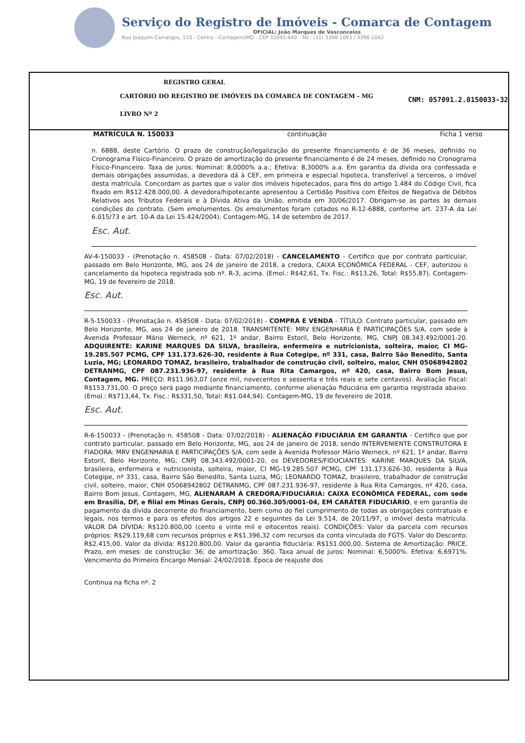Serviço do Registro de Imóveis - Comarca de Contagem
OFICIAL: João Marques de Vasconcelos
Rua Joaquim Camargos, 110 - Centro - Contagem/MG - CEP 32041-440 - Tel.: (31) 3398-1093 / 3398-1042
REGISTRO GERAL
CARTÓRIO DO REGISTRO DE IMÓVEIS DA COMARCA DE CONTAGEM - MG
CNM: 057091.2.0150033-32
LIVRO Nº 2
MATRÍCULA N. 150033 continuação Ficha 1 verso
n. 6888, deste Cartório. O prazo de construção/legalização do presente financiamento é de 36 meses, definido no Cronograma Físico-Financeiro. O prazo de amortização do presente financiamento é de 24 meses, definido no Cronograma Físico-Financeiro. Taxa de juros: Nominal: 8,0000% a.a.; Efetiva: 8,3000% a.a. Em garantia da dívida ora confessada e demais obrigações assumidas, a devedora dá à CEF, em primeira e especial hipoteca, transferível a terceiros, o imóvel desta matrícula. Concordam as partes que o valor dos imóveis hipotecados, para fins do artigo 1.484 do Código Civil, fica fixado em R$12.428.000,00. A devedora/hipotecante apresentou a Certidão Positiva com Efeitos de Negativa de Débitos Relativos aos Tributos Federais e à Dívida Ativa da União, emitida em 30/06/2017. Obrigam-se as partes às demais condições do contrato. (Sem emolumentos. Os emolumentos foram cotados no R-12-6888, conforme art. 237-A da Lei 6.015/73 e art. 10-A da Lei 15.424/2004). Contagem-MG, 14 de setembro de 2017.
Esc. Aut.
AV-4-150033 - (Prenotação n. 458508 - Data: 07/02/2018) - CANCELAMENTO - Certifico que por contrato particular, passado em Belo Horizonte, MG, aos 24 de janeiro de 2018, a credora, CAIXA ECONÔMICA FEDERAL - CEF, autorizou o cancelamento da hipoteca registrada sob nº. R-3, acima. (Emol.: R$42,61, Tx. Fisc.: R$13,26, Total: R$55,87). Contagem-MG, 19 de fevereiro de 2018.
Esc. Aut.
R-5-150033 - (Prenotação n. 458508 - Data: 07/02/2018) - COMPRA E VENDA - TÍTULO: Contrato particular, passado em Belo Horizonte, MG, aos 24 de janeiro de 2018. TRANSMITENTE: MRV ENGENHARIA E PARTICIPAÇÕES S/A, com sede à Avenida Professor Mário Werneck, nº 621, 1º andar, Bairro Estoril, Belo Horizonte, MG, CNPJ 08.343.492/0001-20. ADQUIRENTE: KARINE MARQUES DA SILVA, brasileira, enfermeira e nutricionista, solteira, maior, CI MG-19.285.507 PCMG, CPF 131.173.626-30, residente à Rua Cotegipe, nº 331, casa, Bairro São Benedito, Santa Luzia, MG; LEONARDO TOMAZ, brasileiro, trabalhador de construção civil, solteiro, maior, CNH 05068942802 DETRANMG, CPF 087.231.936-97, residente à Rua Rita Camargos, nº 420, casa, Bairro Bom Jesus, Contagem, MG. PREÇO: R$11.963,07 (onze mil, novecentos e sessenta e três reais e sete centavos). Avaliação Fiscal: R$153.731,00. O preço será pago mediante financiamento, conforme alienação fiduciária em garantia registrada abaixo. (Emol.: R$713,44, Tx. Fisc.: R$331,50, Total: R$1.044,94). Contagem-MG, 19 de fevereiro de 2018.
Esc. Aut.
R-6-150033 - (Prenotação n. 458508 - Data: 07/02/2018) - ALIENAÇÃO FIDUCIÁRIA EM GARANTIA - Certifico que por contrato particular, passado em Belo Horizonte, MG, aos 24 de janeiro de 2018, sendo INTERVENIENTE CONSTRUTORA E FIADORA: MRV ENGENHARIA E PARTICIPAÇÕES S/A, com sede à Avenida Professor Mário Werneck, nº 621, 1º andar, Bairro Estoril, Belo Horizonte, MG, CNPJ 08.343.492/0001-20, os DEVEDORES/FIDUCIANTES: KARINE MARQUES DA SILVA, brasileira, enfermeira e nutricionista, solteira, maior, CI MG-19.285.507 PCMG, CPF 131.173.626-30, residente à Rua Cotegipe, nº 331, casa, Bairro São Benedito, Santa Luzia, MG; LEONARDO TOMAZ, brasileiro, trabalhador de construção civil, solteiro, maior, CNH 05068942802 DETRANMG, CPF 087.231.936-97, residente à Rua Rita Camargos, nº 420, casa, Bairro Bom Jesus, Contagem, MG, ALIENARAM À CREDORA/FIDUCIÁRIA: CAIXA ECONÔMICA FEDERAL, com sede em Brasília, DF, e filial em Minas Gerais, CNPJ 00.360.305/0001-04, EM CARÁTER FIDUCIÁRIO, e em garantia do pagamento da dívida decorrente do financiamento, bem como do fiel cumprimento de todas as obrigações contratuais e legais, nos termos e para os efeitos dos artigos 22 e seguintes da Lei 9.514, de 20/11/97, o imóvel desta matrícula. VALOR DA DÍVIDA: R$120.800,00 (cento e vinte mil e oitocentos reais). CONDIÇÕES: Valor da parcela com recursos próprios: R$29.119,68 com recursos próprios e R$1.396,32 com recursos da conta vinculada do FGTS. Valor do Desconto: R$2.415,00. Valor da dívida: R$120.800,00. Valor da garantia fiduciária: R$151.000,00. Sistema de Amortização: PRICE. Prazo, em meses: de construção: 36; de amortização: 360. Taxa anual de juros: Nominal: 6,5000%. Efetiva: 6,6971%. Vencimento do Primeiro Encargo Mensal: 24/02/2018. Época de reajuste dos
Continua na ficha nº. 2